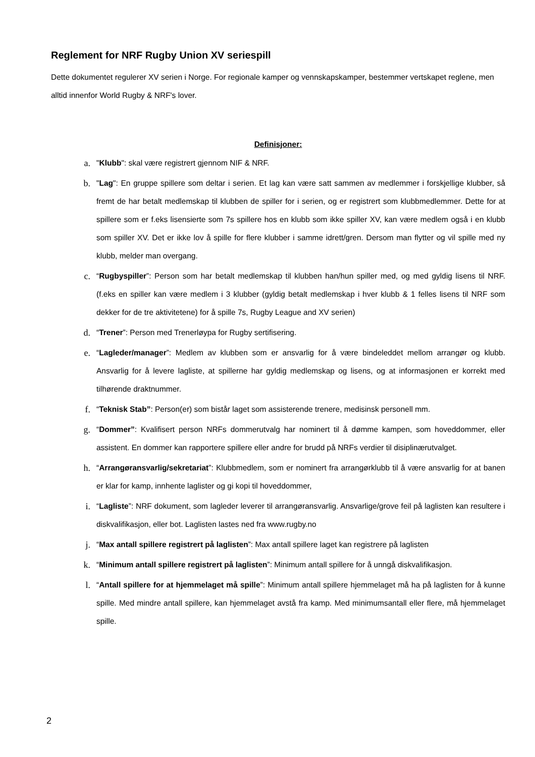Reglement for NRF Rugby Union XV seriespill
Dette dokumentet regulerer XV serien i Norge. For regionale kamper og vennskapskamper, bestemmer vertskapet reglene, men alltid innenfor World Rugby & NRF's lover.
Definisjoner:
a.
"Klubb": skal være registrert gjennom NIF & NRF.
b.
"Lag": En gruppe spillere som deltar i serien. Et lag kan være satt sammen av medlemmer i forskjellige klubber, så fremt de har betalt medlemskap til klubben de spiller for i serien, og er registrert som klubbmedlemmer. Dette for at spillere som er f.eks lisensierte som 7s spillere hos en klubb som ikke spiller XV, kan være medlem også i en klubb som spiller XV. Det er ikke lov å spille for flere klubber i samme idrett/gren. Dersom man flytter og vil spille med ny klubb, melder man overgang.
c.
“Rugbyspiller”: Person som har betalt medlemskap til klubben han/hun spiller med, og med gyldig lisens til NRF. (f.eks en spiller kan være medlem i 3 klubber (gyldig betalt medlemskap i hver klubb & 1 felles lisens til NRF som dekker for de tre aktivitetene) for å spille 7s, Rugby League and XV serien)
d.
“Trener”: Person med Trenerløypa for Rugby sertifisering.
e.
“Lagleder/manager”: Medlem av klubben som er ansvarlig for å være bindeleddet mellom arrangør og klubb. Ansvarlig for å levere lagliste, at spillerne har gyldig medlemskap og lisens, og at informasjonen er korrekt med tilhørende draktnummer.
f.
“Teknisk Stab”: Person(er) som bistår laget som assisterende trenere, medisinsk personell mm.
g.
“Dommer”: Kvalifisert person NRFs dommerutvalg har nominert til å dømme kampen, som hoveddommer, eller assistent. En dommer kan rapportere spillere eller andre for brudd på NRFs verdier til disiplinærutvalget.
h.
“Arrangøransvarlig/sekretariat”: Klubbmedlem, som er nominert fra arrangørklubb til å være ansvarlig for at banen er klar for kamp, innhente laglister og gi kopi til hoveddommer,
i.
“Lagliste”: NRF dokument, som lagleder leverer til arrangøransvarlig. Ansvarlige/grove feil på laglisten kan resultere i diskvalifikasjon, eller bot. Laglisten lastes ned fra www.rugby.no
j.
“Max antall spillere registrert på laglisten”: Max antall spillere laget kan registrere på laglisten
k.
“Minimum antall spillere registrert på laglisten”: Minimum antall spillere for å unngå diskvalifikasjon.
l.
“Antall spillere for at hjemmelaget må spille”: Minimum antall spillere hjemmelaget må ha på laglisten for å kunne spille. Med mindre antall spillere, kan hjemmelaget avstå fra kamp. Med minimumsantall eller flere, må hjemmelaget spille.
2